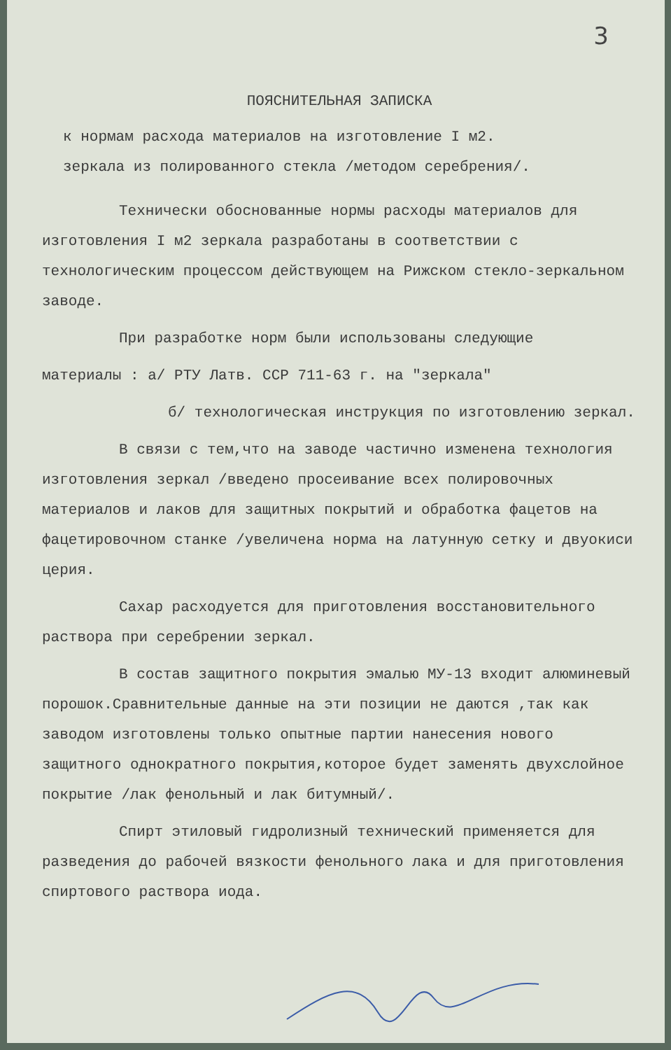3
ПОЯСНИТЕЛЬНАЯ ЗАПИСКА
к нормам расхода материалов на изготовление I м2.
зеркала из полированного стекла /методом серебрения/.
Технически обоснованные нормы расходы материалов для изготовления I м2 зеркала разработаны в соответствии с технологическим процессом действующем на Рижском стекло-зеркальном заводе.
При разработке норм были использованы следующие
материалы : а/ РТУ Латв. ССР 711-63 г. на "зеркала"
б/ технологическая инструкция по изготовлению зеркал.
В связи с тем,что на заводе частично изменена технология изготовления зеркал /введено просеивание всех полировочных материалов и лаков для защитных покрытий и обработка фацетов на фацетировочном станке /увеличена норма на латунную сетку и двуокиси церия.
Сахар расходуется для приготовления восстановительного раствора при серебрении зеркал.
В состав защитного покрытия эмалью МУ-13 входит алюминевый порошок.Сравнительные данные на эти позиции не даются ,так как заводом изготовлены только опытные партии нанесения нового защитного однократного покрытия,которое будет заменять двухслойное покрытие /лак фенольный и лак битумный/.
Спирт этиловый гидролизный технический применяется для разведения до рабочей вязкости фенольного лака и для приготовления спиртового раствора иода.